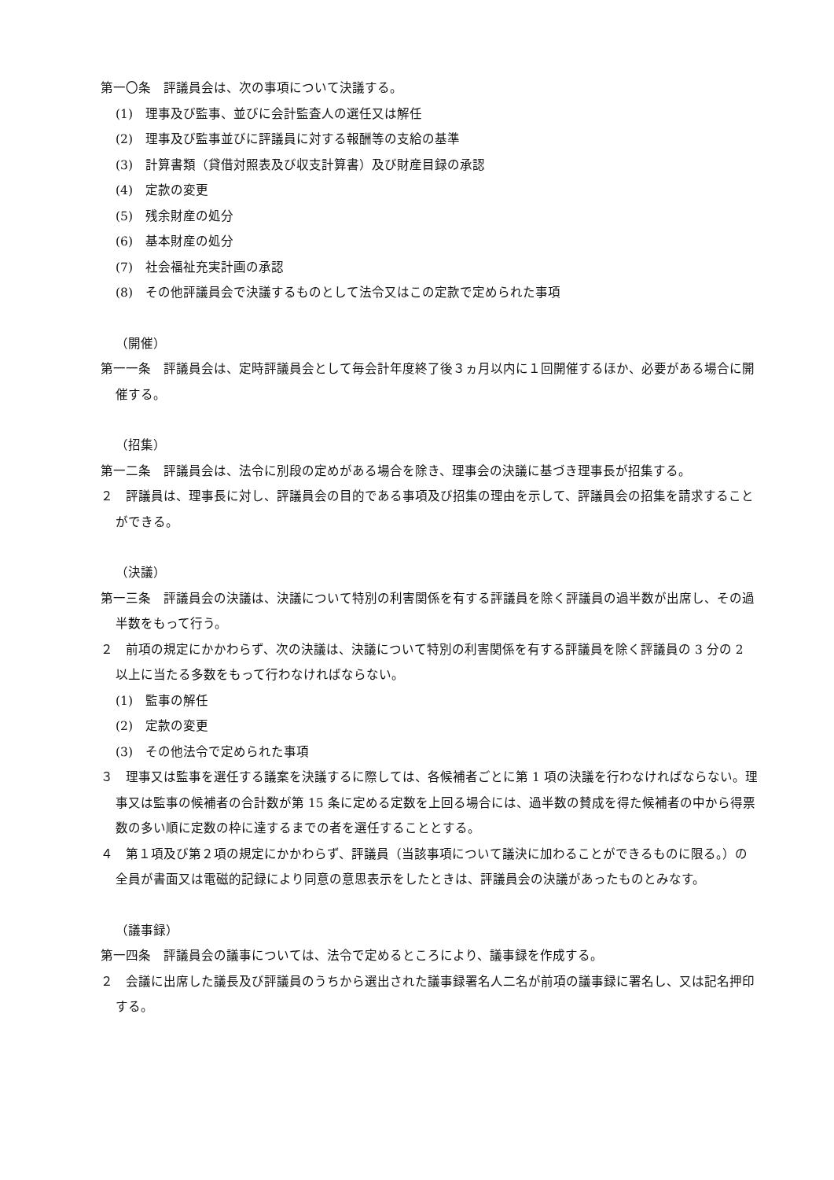第一〇条　評議員会は、次の事項について決議する。
(1)　理事及び監事、並びに会計監査人の選任又は解任
(2)　理事及び監事並びに評議員に対する報酬等の支給の基準
(3)　計算書類（貸借対照表及び収支計算書）及び財産目録の承認
(4)　定款の変更
(5)　残余財産の処分
(6)　基本財産の処分
(7)　社会福祉充実計画の承認
(8)　その他評議員会で決議するものとして法令又はこの定款で定められた事項
（開催）
第一一条　評議員会は、定時評議員会として毎会計年度終了後３ヵ月以内に１回開催するほか、必要がある場合に開催する。
（招集）
第一二条　評議員会は、法令に別段の定めがある場合を除き、理事会の決議に基づき理事長が招集する。
２　評議員は、理事長に対し、評議員会の目的である事項及び招集の理由を示して、評議員会の招集を請求することができる。
（決議）
第一三条　評議員会の決議は、決議について特別の利害関係を有する評議員を除く評議員の過半数が出席し、その過半数をもって行う。
２　前項の規定にかかわらず、次の決議は、決議について特別の利害関係を有する評議員を除く評議員の 3 分の 2 以上に当たる多数をもって行わなければならない。
(1)　監事の解任
(2)　定款の変更
(3)　その他法令で定められた事項
３　理事又は監事を選任する議案を決議するに際しては、各候補者ごとに第 1 項の決議を行わなければならない。理事又は監事の候補者の合計数が第 15 条に定める定数を上回る場合には、過半数の賛成を得た候補者の中から得票数の多い順に定数の枠に達するまでの者を選任することとする。
４　第１項及び第２項の規定にかかわらず、評議員（当該事項について議決に加わることができるものに限る。）の全員が書面又は電磁的記録により同意の意思表示をしたときは、評議員会の決議があったものとみなす。
（議事録）
第一四条　評議員会の議事については、法令で定めるところにより、議事録を作成する。
２　会議に出席した議長及び評議員のうちから選出された議事録署名人二名が前項の議事録に署名し、又は記名押印する。